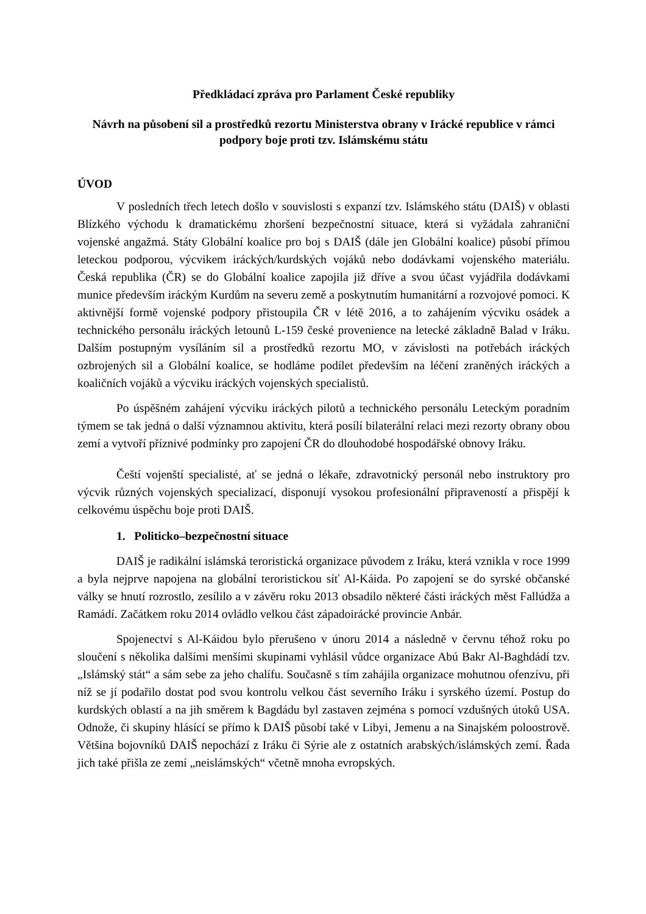Předkládací zpráva pro Parlament České republiky
Návrh na působení sil a prostředků rezortu Ministerstva obrany v Irácké republice v rámci podpory boje proti tzv. Islámskému státu
ÚVOD
V posledních třech letech došlo v souvislosti s expanzí tzv. Islámského státu (DAIŠ) v oblasti Blízkého východu k dramatickému zhoršení bezpečnostní situace, která si vyžádala zahraniční vojenské angažmá. Státy Globální koalice pro boj s DAIŠ (dále jen Globální koalice) působí přímou leteckou podporou, výcvikem iráckých/kurdských vojáků nebo dodávkami vojenského materiálu. Česká republika (ČR) se do Globální koalice zapojila již dříve a svou účast vyjádřila dodávkami munice především iráckým Kurdům na severu země a poskytnutím humanitární a rozvojové pomoci. K aktivnější formě vojenské podpory přistoupila ČR v létě 2016, a to zahájením výcviku osádek a technického personálu iráckých letounů L-159 české provenience na letecké základně Balad v Iráku. Dalším postupným vysíláním sil a prostředků rezortu MO, v závislosti na potřebách iráckých ozbrojených sil a Globální koalice, se hodláme podílet především na léčení zraněných iráckých a koaličních vojáků a výcviku iráckých vojenských specialistů.
Po úspěšném zahájení výcviku iráckých pilotů a technického personálu Leteckým poradním týmem se tak jedná o další významnou aktivitu, která posílí bilaterální relaci mezi rezorty obrany obou zemí a vytvoří příznivé podmínky pro zapojení ČR do dlouhodobé hospodářské obnovy Iráku.
Čeští vojenští specialisté, ať se jedná o lékaře, zdravotnický personál nebo instruktory pro výcvik různých vojenských specializací, disponují vysokou profesionální připraveností a přispějí k celkovému úspěchu boje proti DAIŠ.
1. Politicko–bezpečnostní situace
DAIŠ je radikální islámská teroristická organizace původem z Iráku, která vznikla v roce 1999 a byla nejprve napojena na globální teroristickou síť Al-Káida. Po zapojení se do syrské občanské války se hnutí rozrostlo, zesílilo a v závěru roku 2013 obsadilo některé části iráckých měst Fallúdža a Ramádí. Začátkem roku 2014 ovládlo velkou část západoirácké provincie Anbár.
Spojenectví s Al-Káidou bylo přerušeno v únoru 2014 a následně v červnu téhož roku po sloučení s několika dalšími menšími skupinami vyhlásil vůdce organizace Abú Bakr Al-Baghdádí tzv. „Islámský stát“ a sám sebe za jeho chalífu. Současně s tím zahájila organizace mohutnou ofenzívu, při níž se jí podařilo dostat pod svou kontrolu velkou část severního Iráku i syrského území. Postup do kurdských oblastí a na jih směrem k Bagdádu byl zastaven zejména s pomocí vzdušných útoků USA. Odnože, či skupiny hlásící se přímo k DAIŠ působí také v Libyi, Jemenu a na Sinajském poloostrově. Většina bojovníků DAIŠ nepochází z Iráku či Sýrie ale z ostatních arabských/islámských zemí. Řada jich také přišla ze zemí „neislámských“ včetně mnoha evropských.